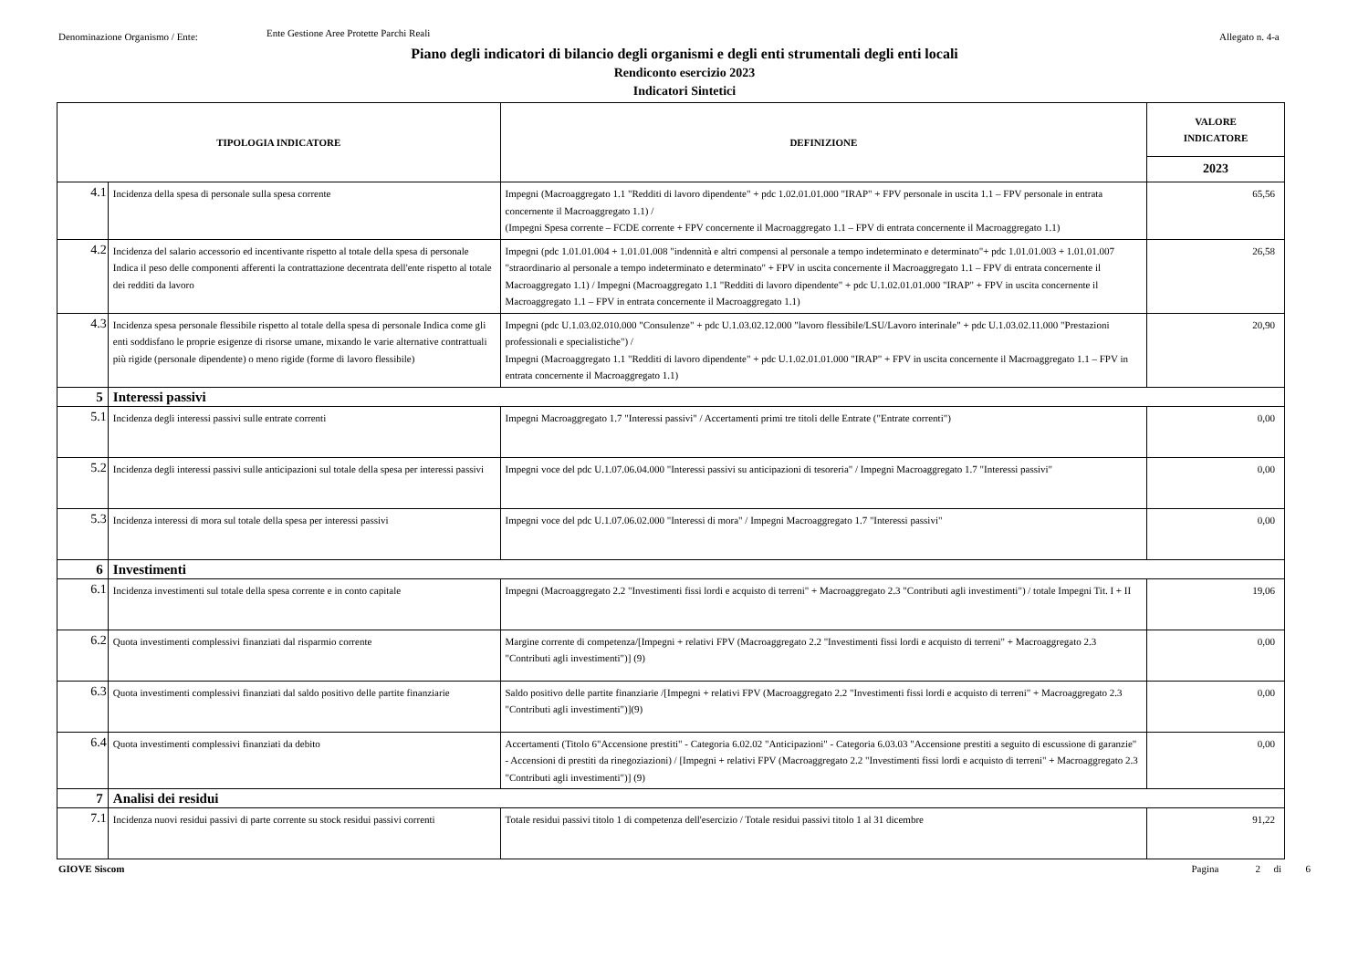Denominazione Organismo / Ente:
Ente Gestione Aree Protette Parchi Reali
Allegato n. 4-a
Piano degli indicatori di bilancio degli organismi e degli enti strumentali degli enti locali
Rendiconto esercizio 2023
Indicatori Sintetici
| TIPOLOGIA INDICATORE | | DEFINIZIONE | VALORE INDICATORE |
| --- | --- | --- | --- |
| | | | 2023 |
| 4.1 | Incidenza della spesa di personale sulla spesa corrente | Impegni (Macroaggregato 1.1 "Redditi di lavoro dipendente" + pdc 1.02.01.01.000 "IRAP" + FPV personale in uscita 1.1 – FPV personale in entrata concernente il Macroaggregato 1.1) / (Impegni Spesa corrente – FCDE corrente + FPV concernente il Macroaggregato 1.1 – FPV di entrata concernente il Macroaggregato 1.1) | 65,56 |
| 4.2 | Incidenza del salario accessorio ed incentivante rispetto al totale della spesa di personale Indica il peso delle componenti afferenti la contrattazione decentrata dell'ente rispetto al totale dei redditi da lavoro | Impegni (pdc 1.01.01.004 + 1.01.01.008 "indennità e altri compensi al personale a tempo indeterminato e determinato"+ pdc 1.01.01.003 + 1.01.01.007 "straordinario al personale a tempo indeterminato e determinato" + FPV in uscita concernente il Macroaggregato 1.1 – FPV di entrata concernente il Macroaggregato 1.1) / Impegni (Macroaggregato 1.1 "Redditi di lavoro dipendente" + pdc U.1.02.01.01.000 "IRAP" + FPV in uscita concernente il Macroaggregato 1.1 – FPV in entrata concernente il Macroaggregato 1.1) | 26,58 |
| 4.3 | Incidenza spesa personale flessibile rispetto al totale della spesa di personale Indica come gli enti soddisfano le proprie esigenze di risorse umane, mixando le varie alternative contrattuali più rigide (personale dipendente) o meno rigide (forme di lavoro flessibile) | Impegni (pdc U.1.03.02.010.000 "Consulenze" + pdc U.1.03.02.12.000 "lavoro flessibile/LSU/Lavoro interinale" + pdc U.1.03.02.11.000 "Prestazioni professionali e specialistiche") / Impegni (Macroaggregato 1.1 "Redditi di lavoro dipendente" + pdc U.1.02.01.01.000 "IRAP" + FPV in uscita concernente il Macroaggregato 1.1 – FPV in entrata concernente il Macroaggregato 1.1) | 20,90 |
| 5 | Interessi passivi | | |
| 5.1 | Incidenza degli interessi passivi sulle entrate correnti | Impegni Macroaggregato 1.7 "Interessi passivi" / Accertamenti primi tre titoli delle Entrate ("Entrate correnti") | 0,00 |
| 5.2 | Incidenza degli interessi passivi sulle anticipazioni sul totale della spesa per interessi passivi | Impegni voce del pdc U.1.07.06.04.000 "Interessi passivi su anticipazioni di tesoreria" / Impegni Macroaggregato 1.7 "Interessi passivi" | 0,00 |
| 5.3 | Incidenza interessi di mora sul totale della spesa per interessi passivi | Impegni voce del pdc U.1.07.06.02.000 "Interessi di mora" / Impegni Macroaggregato 1.7 "Interessi passivi" | 0,00 |
| 6 | Investimenti | | |
| 6.1 | Incidenza investimenti sul totale della spesa corrente e in conto capitale | Impegni (Macroaggregato 2.2 "Investimenti fissi lordi e acquisto di terreni" + Macroaggregato 2.3 "Contributi agli investimenti") / totale Impegni Tit. I + II | 19,06 |
| 6.2 | Quota investimenti complessivi finanziati dal risparmio corrente | Margine corrente di competenza/[Impegni + relativi FPV (Macroaggregato 2.2 "Investimenti fissi lordi e acquisto di terreni" + Macroaggregato 2.3 "Contributi agli investimenti")] (9) | 0,00 |
| 6.3 | Quota investimenti complessivi finanziati dal saldo positivo delle partite finanziarie | Saldo positivo delle partite finanziarie /[Impegni + relativi FPV (Macroaggregato 2.2 "Investimenti fissi lordi e acquisto di terreni" + Macroaggregato 2.3 "Contributi agli investimenti")](9) | 0,00 |
| 6.4 | Quota investimenti complessivi finanziati da debito | Accertamenti (Titolo 6"Accensione prestiti" - Categoria 6.02.02 "Anticipazioni" - Categoria 6.03.03 "Accensione prestiti a seguito di escussione di garanzie" - Accensioni di prestiti da rinegoziazioni) / [Impegni + relativi FPV (Macroaggregato 2.2 "Investimenti fissi lordi e acquisto di terreni" + Macroaggregato 2.3 "Contributi agli investimenti")] (9) | 0,00 |
| 7 | Analisi dei residui | | |
| 7.1 | Incidenza nuovi residui passivi di parte corrente su stock residui passivi correnti | Totale residui passivi titolo 1 di competenza dell'esercizio / Totale residui passivi titolo 1 al 31 dicembre | 91,22 |
GIOVE Siscom Pagina 2 di 6